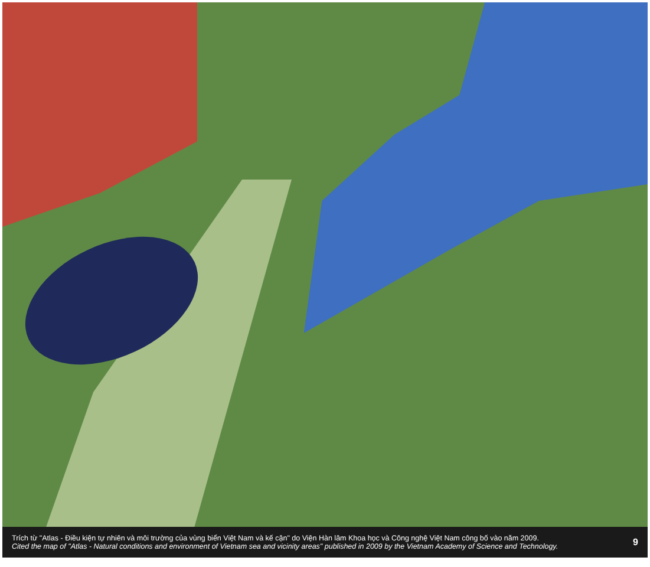Trích từ "Atlas - Điều kiện tự nhiên và môi trường của vùng biển Việt Nam và kế cận" do Viện Hàn lâm Khoa học và Công nghệ Việt Nam công bố vào năm 2009.
Cited the map of "Atlas - Natural conditions and environment of Vietnam sea and vicinity areas" published in 2009 by the Vietnam Academy of Science and Technology.
9